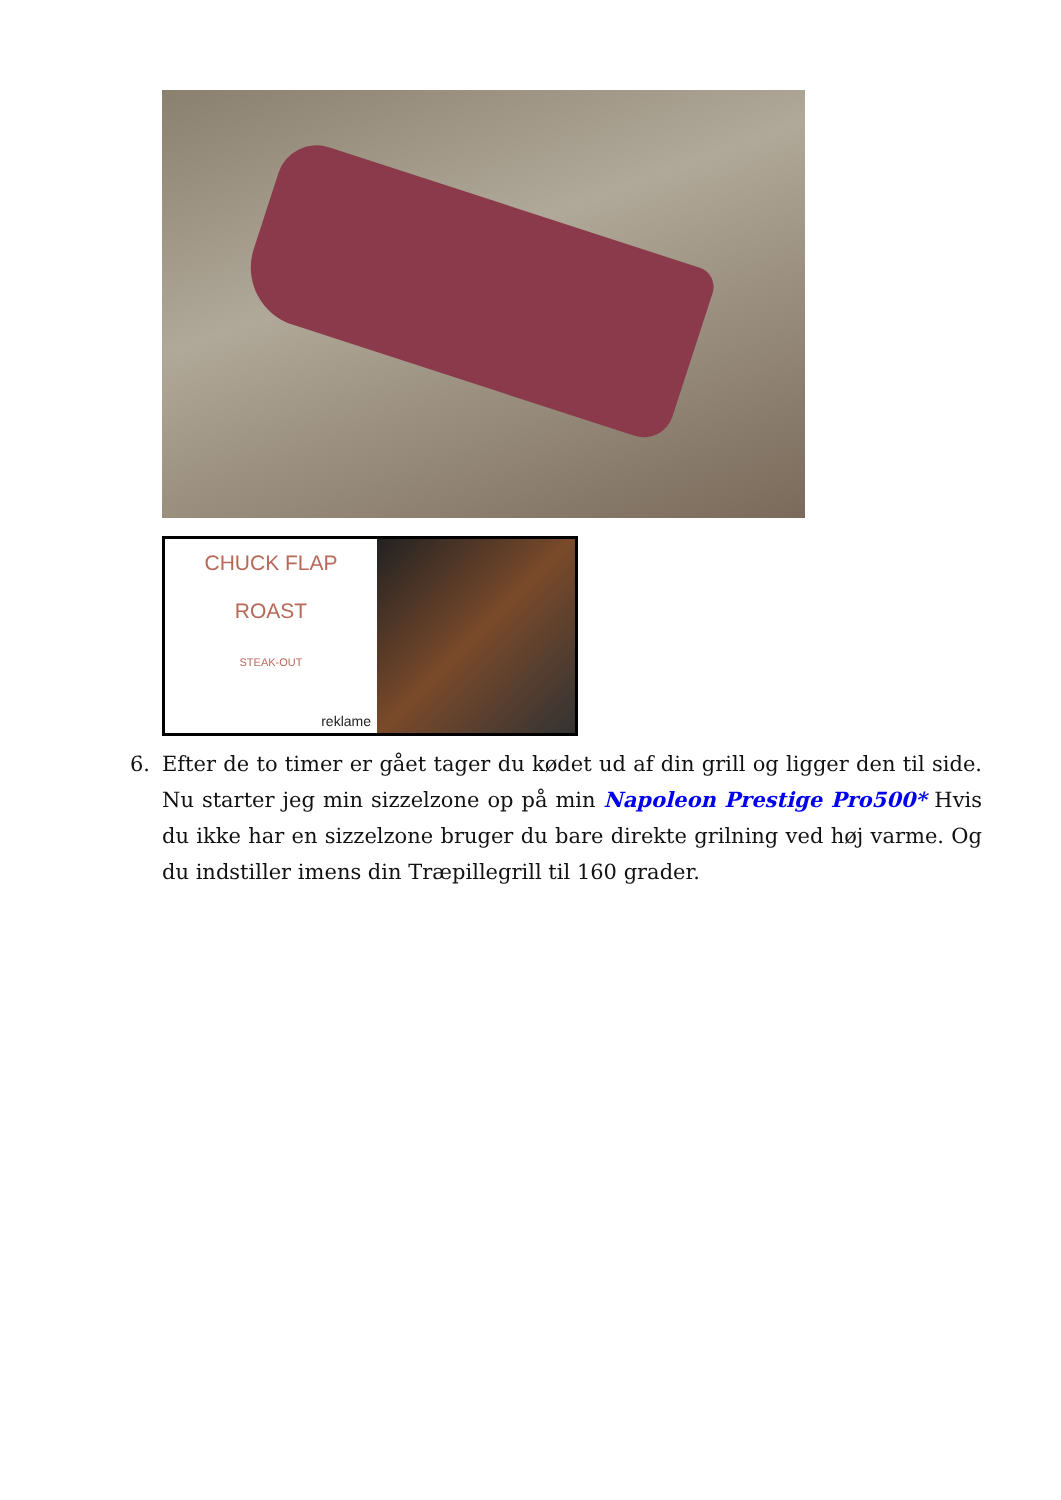CHUCK FLAP
ROAST
STEAK-OUT
reklame
6. Efter de to timer er gået tager du kødet ud af din grill og ligger den til side. Nu starter jeg min sizzelzone op på min Napoleon Prestige Pro500* Hvis du ikke har en sizzelzone bruger du bare direkte grilning ved høj varme. Og du indstiller imens din Træpillegrill til 160 grader.